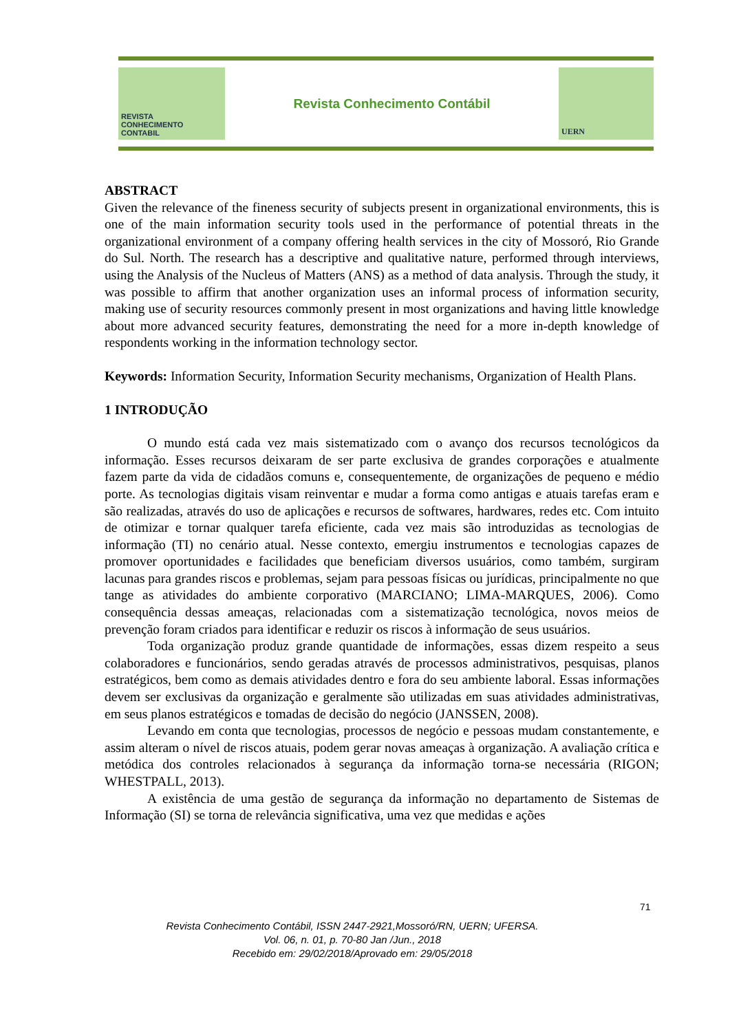REVISTA
CONHECIMENTO
CONTABIL
Revista Conhecimento Contábil
UERN
ABSTRACT
Given the relevance of the fineness security of subjects present in organizational environments, this is one of the main information security tools used in the performance of potential threats in the organizational environment of a company offering health services in the city of Mossoró, Rio Grande do Sul. North. The research has a descriptive and qualitative nature, performed through interviews, using the Analysis of the Nucleus of Matters (ANS) as a method of data analysis. Through the study, it was possible to affirm that another organization uses an informal process of information security, making use of security resources commonly present in most organizations and having little knowledge about more advanced security features, demonstrating the need for a more in-depth knowledge of respondents working in the information technology sector.
Keywords: Information Security, Information Security mechanisms, Organization of Health Plans.
1 INTRODUÇÃO
O mundo está cada vez mais sistematizado com o avanço dos recursos tecnológicos da informação. Esses recursos deixaram de ser parte exclusiva de grandes corporações e atualmente fazem parte da vida de cidadãos comuns e, consequentemente, de organizações de pequeno e médio porte. As tecnologias digitais visam reinventar e mudar a forma como antigas e atuais tarefas eram e são realizadas, através do uso de aplicações e recursos de softwares, hardwares, redes etc. Com intuito de otimizar e tornar qualquer tarefa eficiente, cada vez mais são introduzidas as tecnologias de informação (TI) no cenário atual. Nesse contexto, emergiu instrumentos e tecnologias capazes de promover oportunidades e facilidades que beneficiam diversos usuários, como também, surgiram lacunas para grandes riscos e problemas, sejam para pessoas físicas ou jurídicas, principalmente no que tange as atividades do ambiente corporativo (MARCIANO; LIMA-MARQUES, 2006). Como consequência dessas ameaças, relacionadas com a sistematização tecnológica, novos meios de prevenção foram criados para identificar e reduzir os riscos à informação de seus usuários.
Toda organização produz grande quantidade de informações, essas dizem respeito a seus colaboradores e funcionários, sendo geradas através de processos administrativos, pesquisas, planos estratégicos, bem como as demais atividades dentro e fora do seu ambiente laboral. Essas informações devem ser exclusivas da organização e geralmente são utilizadas em suas atividades administrativas, em seus planos estratégicos e tomadas de decisão do negócio (JANSSEN, 2008).
Levando em conta que tecnologias, processos de negócio e pessoas mudam constantemente, e assim alteram o nível de riscos atuais, podem gerar novas ameaças à organização. A avaliação crítica e metódica dos controles relacionados à segurança da informação torna-se necessária (RIGON; WHESTPALL, 2013).
A existência de uma gestão de segurança da informação no departamento de Sistemas de Informação (SI) se torna de relevância significativa, uma vez que medidas e ações
71
Revista Conhecimento Contábil, ISSN 2447-2921,Mossoró/RN, UERN; UFERSA.
Vol. 06, n. 01, p. 70-80 Jan /Jun., 2018
Recebido em: 29/02/2018/Aprovado em: 29/05/2018